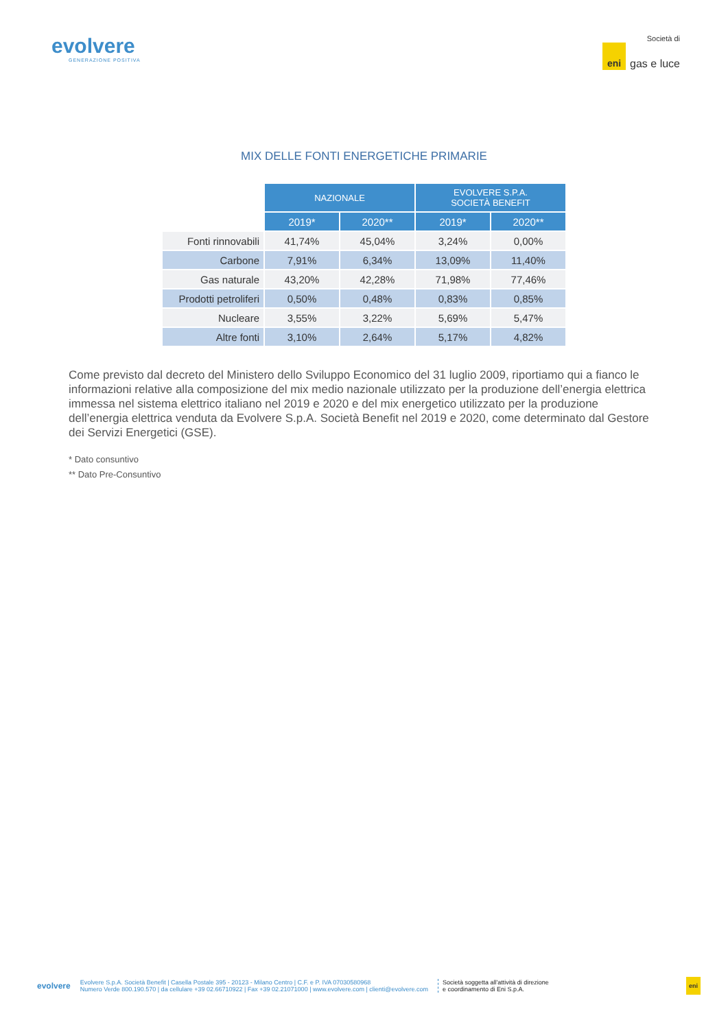evolvere
GENERAZIONE POSITIVA
Società di
eni gas e luce
MIX DELLE FONTI ENERGETICHE PRIMARIE
| | NAZIONALE | | EVOLVERE S.P.A. SOCIETÀ BENEFIT | |
| | 2019* | 2020** | 2019* | 2020** |
| Fonti rinnovabili | 41,74% | 45,04% | 3,24% | 0,00% |
| Carbone | 7,91% | 6,34% | 13,09% | 11,40% |
| Gas naturale | 43,20% | 42,28% | 71,98% | 77,46% |
| Prodotti petroliferi | 0,50% | 0,48% | 0,83% | 0,85% |
| Nucleare | 3,55% | 3,22% | 5,69% | 5,47% |
| Altre fonti | 3,10% | 2,64% | 5,17% | 4,82% |
Come previsto dal decreto del Ministero dello Sviluppo Economico del 31 luglio 2009, riportiamo qui a fianco le informazioni relative alla composizione del mix medio nazionale utilizzato per la produzione dell’energia elettrica immessa nel sistema elettrico italiano nel 2019 e 2020 e del mix energetico utilizzato per la produzione dell’energia elettrica venduta da Evolvere S.p.A. Società Benefit nel 2019 e 2020, come determinato dal Gestore dei Servizi Energetici (GSE).
* Dato consuntivo
** Dato Pre-Consuntivo
evolvere
Evolvere S.p.A. Società Benefit | Casella Postale 395 - 20123 - Milano Centro | C.F. e P. IVA 07030580968
Numero Verde 800.190.570 | da cellulare +39 02.66710922 | Fax +39 02.21071000 | www.evolvere.com | clienti@evolvere.com
Società soggetta all'attività di direzione
e coordinamento di Eni S.p.A.
eni